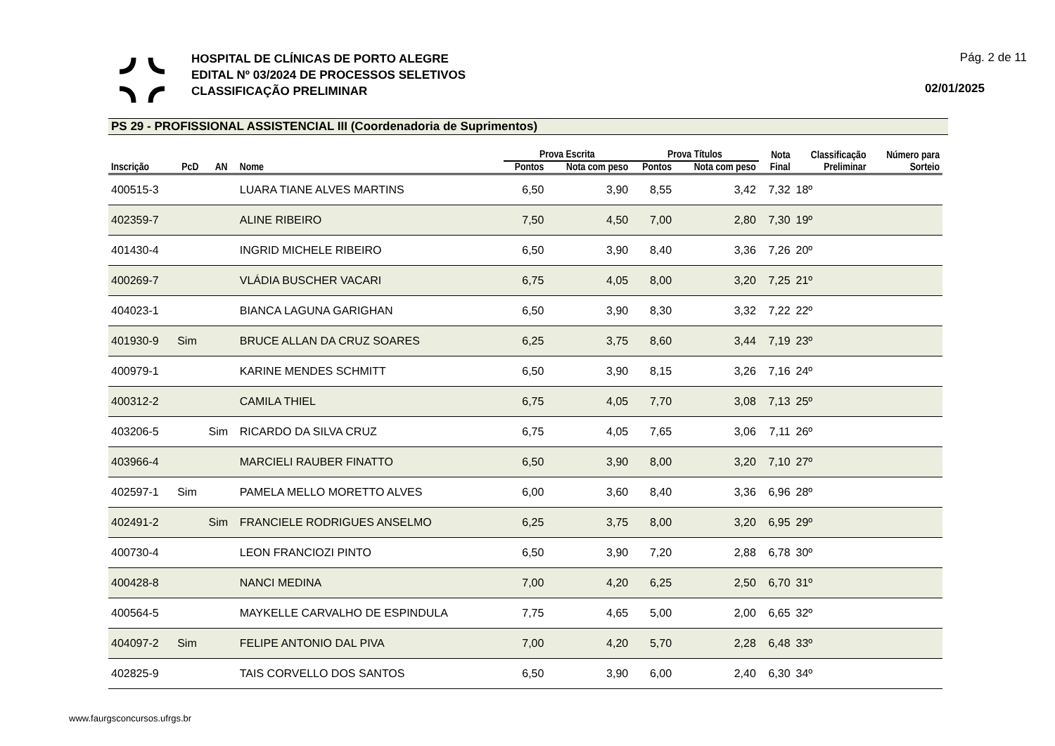HOSPITAL DE CLÍNICAS DE PORTO ALEGRE
EDITAL Nº 03/2024 DE PROCESSOS SELETIVOS
CLASSIFICAÇÃO PRELIMINAR
Pág. 2 de 11
02/01/2025
PS 29 - PROFISSIONAL ASSISTENCIAL III (Coordenadoria de Suprimentos)
| | | | | Prova Escrita | | Prova Títulos | | Nota | Classificação | Número para |
| --- | --- | --- | --- | --- | --- | --- | --- | --- | --- | --- |
| Inscrição | PcD | AN | Nome | Pontos | Nota com peso | Pontos | Nota com peso | Final | Preliminar | Sorteio |
| 400515-3 | | | LUARA TIANE ALVES MARTINS | 6,50 | 3,90 | 8,55 | 3,42 | 7,32 | 18º | |
| 402359-7 | | | ALINE RIBEIRO | 7,50 | 4,50 | 7,00 | 2,80 | 7,30 | 19º | |
| 401430-4 | | | INGRID MICHELE RIBEIRO | 6,50 | 3,90 | 8,40 | 3,36 | 7,26 | 20º | |
| 400269-7 | | | VLÁDIA BUSCHER VACARI | 6,75 | 4,05 | 8,00 | 3,20 | 7,25 | 21º | |
| 404023-1 | | | BIANCA LAGUNA GARIGHAN | 6,50 | 3,90 | 8,30 | 3,32 | 7,22 | 22º | |
| 401930-9 | Sim | | BRUCE ALLAN DA CRUZ SOARES | 6,25 | 3,75 | 8,60 | 3,44 | 7,19 | 23º | |
| 400979-1 | | | KARINE MENDES SCHMITT | 6,50 | 3,90 | 8,15 | 3,26 | 7,16 | 24º | |
| 400312-2 | | | CAMILA THIEL | 6,75 | 4,05 | 7,70 | 3,08 | 7,13 | 25º | |
| 403206-5 | | Sim | RICARDO DA SILVA CRUZ | 6,75 | 4,05 | 7,65 | 3,06 | 7,11 | 26º | |
| 403966-4 | | | MARCIELI RAUBER FINATTO | 6,50 | 3,90 | 8,00 | 3,20 | 7,10 | 27º | |
| 402597-1 | Sim | | PAMELA MELLO MORETTO ALVES | 6,00 | 3,60 | 8,40 | 3,36 | 6,96 | 28º | |
| 402491-2 | | Sim | FRANCIELE RODRIGUES ANSELMO | 6,25 | 3,75 | 8,00 | 3,20 | 6,95 | 29º | |
| 400730-4 | | | LEON FRANCIOZI PINTO | 6,50 | 3,90 | 7,20 | 2,88 | 6,78 | 30º | |
| 400428-8 | | | NANCI MEDINA | 7,00 | 4,20 | 6,25 | 2,50 | 6,70 | 31º | |
| 400564-5 | | | MAYKELLE CARVALHO DE ESPINDULA | 7,75 | 4,65 | 5,00 | 2,00 | 6,65 | 32º | |
| 404097-2 | Sim | | FELIPE ANTONIO DAL PIVA | 7,00 | 4,20 | 5,70 | 2,28 | 6,48 | 33º | |
| 402825-9 | | | TAIS CORVELLO DOS SANTOS | 6,50 | 3,90 | 6,00 | 2,40 | 6,30 | 34º | |
www.faurgsconcursos.ufrgs.br